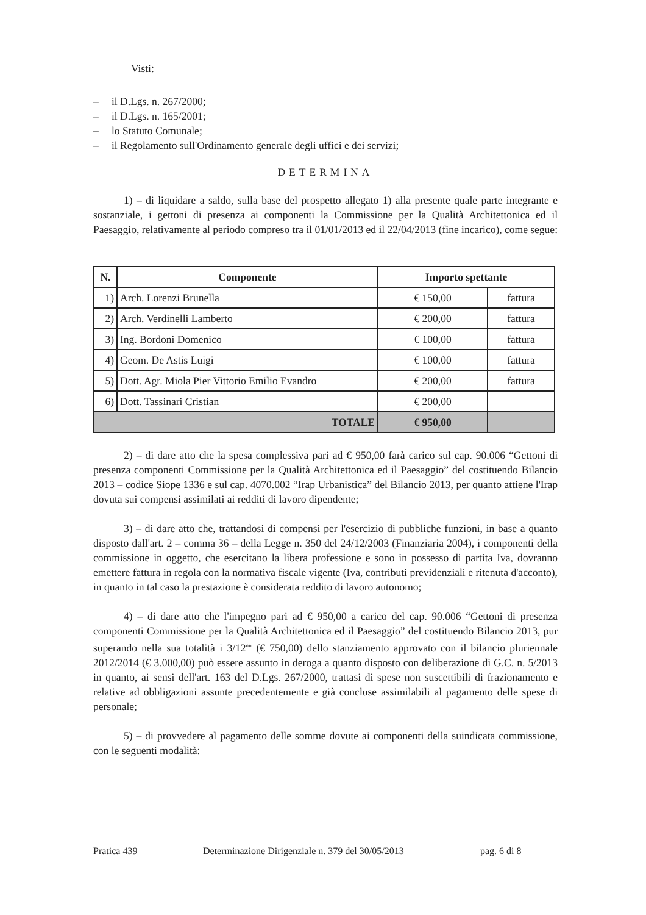Visti:
– il D.Lgs. n. 267/2000;
– il D.Lgs. n. 165/2001;
– lo Statuto Comunale;
– il Regolamento sull'Ordinamento generale degli uffici e dei servizi;
DETERMINA
1) – di liquidare a saldo, sulla base del prospetto allegato 1) alla presente quale parte integrante e sostanziale, i gettoni di presenza ai componenti la Commissione per la Qualità Architettonica ed il Paesaggio, relativamente al periodo compreso tra il 01/01/2013 ed il 22/04/2013 (fine incarico), come segue:
| N. | Componente | Importo spettante | |
| --- | --- | --- | --- |
| 1) | Arch. Lorenzi Brunella | € 150,00 | fattura |
| 2) | Arch. Verdinelli Lamberto | € 200,00 | fattura |
| 3) | Ing. Bordoni Domenico | € 100,00 | fattura |
| 4) | Geom. De Astis Luigi | € 100,00 | fattura |
| 5) | Dott. Agr. Miola Pier Vittorio Emilio Evandro | € 200,00 | fattura |
| 6) | Dott. Tassinari Cristian | € 200,00 | |
| TOTALE | | € 950,00 | |
2) – di dare atto che la spesa complessiva pari ad € 950,00 farà carico sul cap. 90.006 “Gettoni di presenza componenti Commissione per la Qualità Architettonica ed il Paesaggio” del costituendo Bilancio 2013 – codice Siope 1336 e sul cap. 4070.002 “Irap Urbanistica” del Bilancio 2013, per quanto attiene l'Irap dovuta sui compensi assimilati ai redditi di lavoro dipendente;
3) – di dare atto che, trattandosi di compensi per l'esercizio di pubbliche funzioni, in base a quanto disposto dall'art. 2 – comma 36 – della Legge n. 350 del 24/12/2003 (Finanziaria 2004), i componenti della commissione in oggetto, che esercitano la libera professione e sono in possesso di partita Iva, dovranno emettere fattura in regola con la normativa fiscale vigente (Iva, contributi previdenziali e ritenuta d'acconto), in quanto in tal caso la prestazione è considerata reddito di lavoro autonomo;
4) – di dare atto che l'impegno pari ad € 950,00 a carico del cap. 90.006 “Gettoni di presenza componenti Commissione per la Qualità Architettonica ed il Paesaggio” del costituendo Bilancio 2013, pur superando nella sua totalità i 3/12<sup>mi</sup> (€ 750,00) dello stanziamento approvato con il bilancio pluriennale 2012/2014 (€ 3.000,00) può essere assunto in deroga a quanto disposto con deliberazione di G.C. n. 5/2013 in quanto, ai sensi dell'art. 163 del D.Lgs. 267/2000, trattasi di spese non suscettibili di frazionamento e relative ad obbligazioni assunte precedentemente e già concluse assimilabili al pagamento delle spese di personale;
5) – di provvedere al pagamento delle somme dovute ai componenti della suindicata commissione, con le seguenti modalità:
Pratica 439 Determinazione Dirigenziale n. 379 del 30/05/2013 pag. 6 di 8